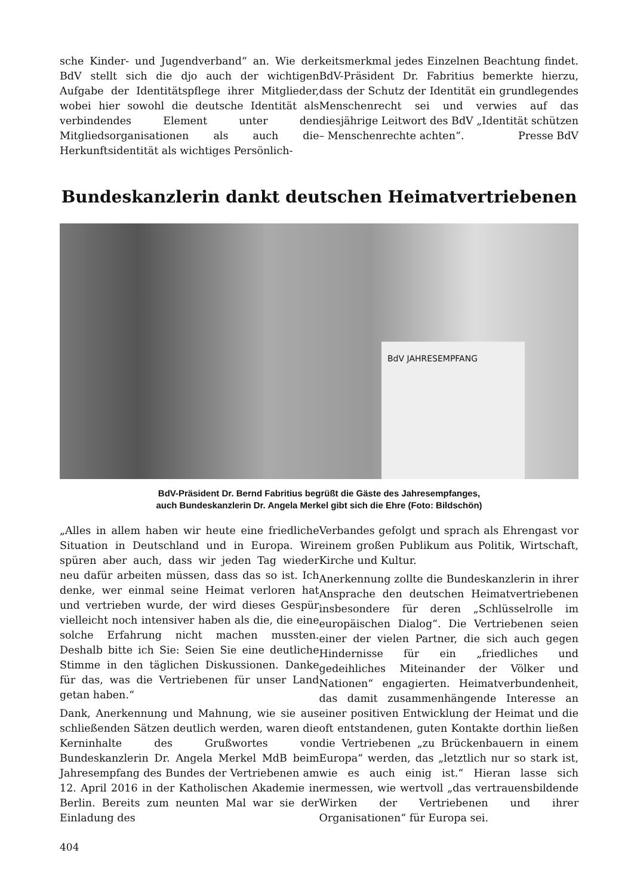sche Kinder- und Jugendverband“ an. Wie der BdV stellt sich die djo auch der wichtigen Aufgabe der Identitätspflege ihrer Mitglieder, wobei hier sowohl die deutsche Identität als verbindendes Element unter den Mitgliedsorganisationen als auch die Herkunftsidentität als wichtiges Persönlich-
keitsmerkmal jedes Einzelnen Beachtung findet. BdV-Präsident Dr. Fabritius bemerkte hierzu, dass der Schutz der Identität ein grundlegendes Menschenrecht sei und verwies auf das diesjährige Leitwort des BdV „Identität schützen – Menschenrechte achten“. Presse BdV
Bundeskanzlerin dankt deutschen Heimatvertriebenen
BdV JAHRESEMPFANG
BdV-Präsident Dr. Bernd Fabritius begrüßt die Gäste des Jahresempfanges,
auch Bundeskanzlerin Dr. Angela Merkel gibt sich die Ehre (Foto: Bildschön)
„Alles in allem haben wir heute eine friedliche Situation in Deutschland und in Europa. Wir spüren aber auch, dass wir jeden Tag wieder neu dafür arbeiten müssen, dass das so ist. Ich denke, wer einmal seine Heimat verloren hat und vertrieben wurde, der wird dieses Gespür vielleicht noch intensiver haben als die, die eine solche Erfahrung nicht machen mussten. Deshalb bitte ich Sie: Seien Sie eine deutliche Stimme in den täglichen Diskussionen. Danke für das, was die Vertriebenen für unser Land getan haben.“
Dank, Anerkennung und Mahnung, wie sie aus schließenden Sätzen deutlich werden, waren die Kerninhalte des Grußwortes von Bundeskanzlerin Dr. Angela Merkel MdB beim Jahresempfang des Bundes der Vertriebenen am 12. April 2016 in der Katholischen Akademie in Berlin. Bereits zum neunten Mal war sie der Einladung des
Verbandes gefolgt und sprach als Ehrengast vor einem großen Publikum aus Politik, Wirtschaft, Kirche und Kultur.
Anerkennung zollte die Bundeskanzlerin in ihrer Ansprache den deutschen Heimatvertriebenen insbesondere für deren „Schlüsselrolle im europäischen Dialog“. Die Vertriebenen seien einer der vielen Partner, die sich auch gegen Hindernisse für ein „friedliches und gedeihliches Miteinander der Völker und Nationen“ engagierten. Heimatverbundenheit, das damit zusammenhängende Interesse an einer positiven Entwicklung der Heimat und die oft entstandenen, guten Kontakte dorthin ließen die Vertriebenen „zu Brückenbauern in einem Europa“ werden, das „letztlich nur so stark ist, wie es auch einig ist.“ Hieran lasse sich ermessen, wie wertvoll „das vertrauensbildende Wirken der Vertriebenen und ihrer Organisationen“ für Europa sei.
404